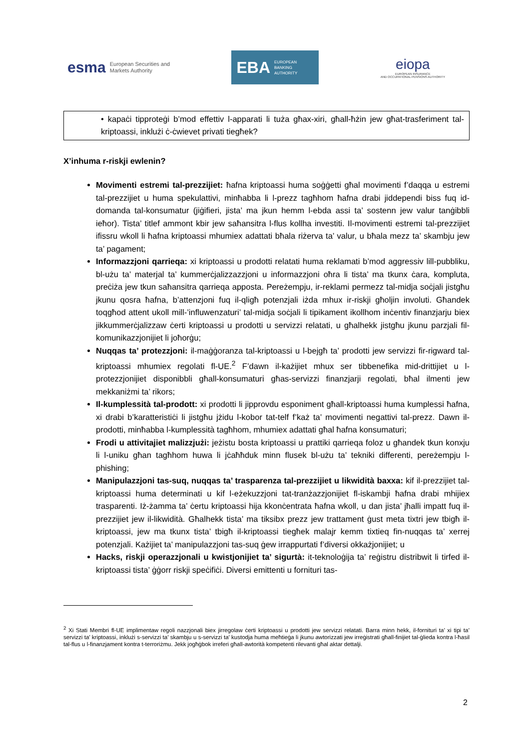esma European Securities and
Markets Authority
EBA EUROPEAN
BANKING
AUTHORITY
eiopa
EUROPEAN INSURANCE
AND OCCUPATIONAL PENSIONS AUTHORITY
• kapaċi tipproteġi b’mod effettiv l-apparati li tuża għax-xiri, għall-ħżin jew għat-trasferiment tal-kriptoassi, inklużi ċ-ċwievet privati tiegħek?
X’inhuma r-riskji ewlenin?
Movimenti estremi tal-prezzijiet: ħafna kriptoassi huma soġġetti għal movimenti f’daqqa u estremi tal-prezzijiet u huma spekulattivi, minħabba li l-prezz tagħhom ħafna drabi jiddependi biss fuq id-domanda tal-konsumatur (jiġifieri, jista’ ma jkun hemm l-ebda assi ta’ sostenn jew valur tanġibbli ieħor). Tista’ titlef ammont kbir jew saħansitra l-flus kollha investiti. Il-movimenti estremi tal-prezzijiet ifissru wkoll li ħafna kriptoassi mhumiex adattati bħala riżerva ta’ valur, u bħala mezz ta’ skambju jew ta’ pagament;
Informazzjoni qarrieqa: xi kriptoassi u prodotti relatati huma reklamati b’mod aggressiv lill-pubbliku, bl-użu ta’ materjal ta’ kummerċjalizzazzjoni u informazzjoni oħra li tista’ ma tkunx ċara, kompluta, preċiża jew tkun saħansitra qarrieqa apposta. Pereżempju, ir-reklami permezz tal-midja soċjali jistgħu jkunu qosra ħafna, b’attenzjoni fuq il-qligħ potenzjali iżda mhux ir-riskji għoljin involuti. Għandek toqgħod attent ukoll mill-’influwenzaturi’ tal-midja soċjali li tipikament ikollhom inċentiv finanzjarju biex jikkummerċjalizzaw ċerti kriptoassi u prodotti u servizzi relatati, u għalhekk jistgħu jkunu parzjali fil-komunikazzjonijiet li joħorġu;
Nuqqas ta’ protezzjoni: il-maġġoranza tal-kriptoassi u l-bejgħ ta’ prodotti jew servizzi fir-rigward tal-kriptoassi mhumiex regolati fl-UE.<sup>2</sup> F’dawn il-każijiet mhux ser tibbenefika mid-drittijiet u l-protezzjonijiet disponibbli għall-konsumaturi għas-servizzi finanzjarji regolati, bħal ilmenti jew mekkaniżmi ta’ rikors;
Il-kumplessità tal-prodott: xi prodotti li jipprovdu esponiment għall-kriptoassi huma kumplessi ħafna, xi drabi b’karatteristiċi li jistgħu jżidu l-kobor tat-telf f’każ ta’ movimenti negattivi tal-prezz. Dawn il-prodotti, minħabba l-kumplessità tagħhom, mhumiex adattati għal ħafna konsumaturi;
Frodi u attivitajiet malizzjużi: jeżistu bosta kriptoassi u prattiki qarrieqa foloz u għandek tkun konxju li l-uniku għan tagħhom huwa li jċaħħduk minn flusek bl-użu ta’ tekniki differenti, pereżempju l-phishing;
Manipulazzjoni tas-suq, nuqqas ta’ trasparenza tal-prezzijiet u likwidità baxxa: kif il-prezzijiet tal-kriptoassi huma determinati u kif l-eżekuzzjoni tat-tranżazzjonijiet fl-iskambji ħafna drabi mhijiex trasparenti. Iż-żamma ta’ ċertu kriptoassi hija kkonċentrata ħafna wkoll, u dan jista’ jħalli impatt fuq il-prezzijiet jew il-likwidità. Għalhekk tista’ ma tiksibx prezz jew trattament ġust meta tixtri jew tbigħ il-kriptoassi, jew ma tkunx tista’ tbigħ il-kriptoassi tiegħek malajr kemm tixtieq fin-nuqqas ta’ xerrej potenzjali. Każijiet ta’ manipulazzjoni tas-suq ġew irrappurtati f’diversi okkażjonijiet; u
Hacks, riskji operazzjonali u kwistjonijiet ta’ sigurtà: it-teknoloġija ta’ reġistru distribwit li tirfed il-kriptoassi tista’ ġġorr riskji speċifiċi. Diversi emittenti u fornituri tas-
<sup>2</sup> Xi Stati Membri fl-UE implimentaw regoli nazzjonali biex jirregolaw ċerti kriptoassi u prodotti jew servizzi relatati. Barra minn hekk, il-fornituri ta’ xi tipi ta’ servizzi ta’ kriptoassi, inklużi s-servizzi ta’ skambju u s-servizzi ta’ kustodja huma meħtieġa li jkunu awtorizzati jew irreġistrati għall-finijiet tal-ġlieda kontra l-ħasil tal-flus u l-finanzjament kontra t-terroriżmu. Jekk jogħġbok irreferi għall-awtorità kompetenti rilevanti għal aktar dettalji.
2